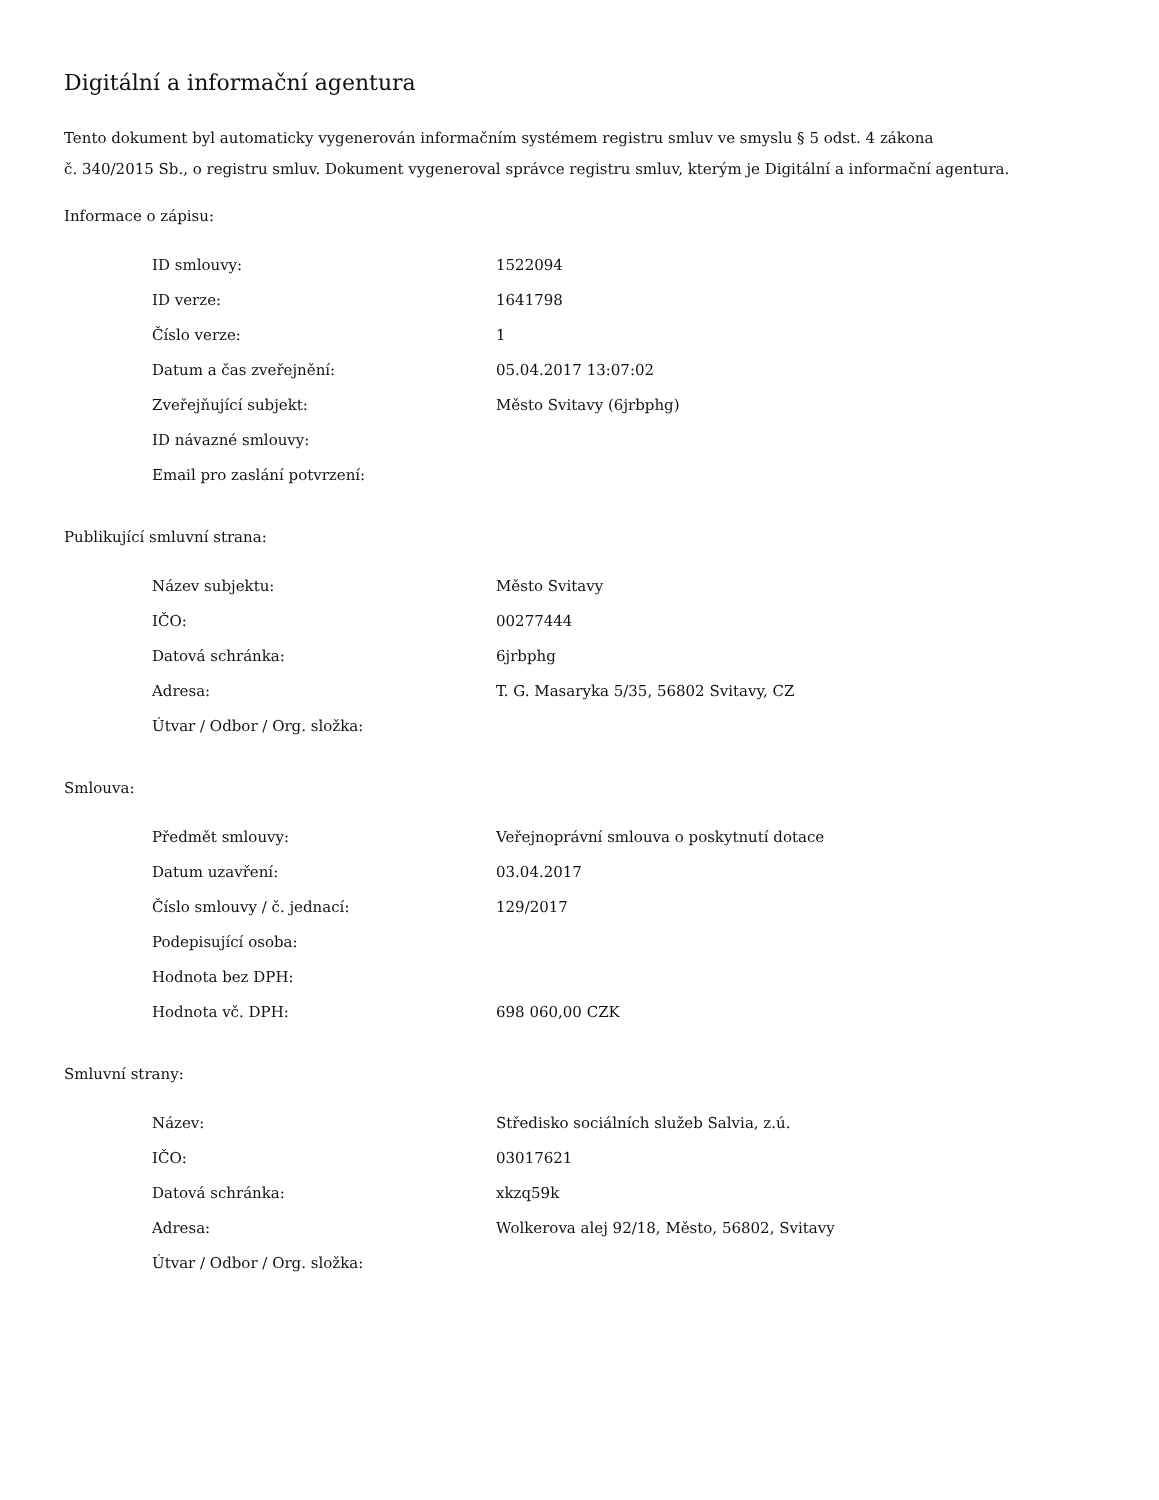Digitální a informační agentura
Tento dokument byl automaticky vygenerován informačním systémem registru smluv ve smyslu § 5 odst. 4 zákona
č. 340/2015 Sb., o registru smluv. Dokument vygeneroval správce registru smluv, kterým je Digitální a informační agentura.
Informace o zápisu:
| ID smlouvy: | 1522094 |
| ID verze: | 1641798 |
| Číslo verze: | 1 |
| Datum a čas zveřejnění: | 05.04.2017 13:07:02 |
| Zveřejňující subjekt: | Město Svitavy (6jrbphg) |
| ID návazné smlouvy: | |
| Email pro zaslání potvrzení: | |
Publikující smluvní strana:
| Název subjektu: | Město Svitavy |
| IČO: | 00277444 |
| Datová schránka: | 6jrbphg |
| Adresa: | T. G. Masaryka 5/35, 56802 Svitavy, CZ |
| Útvar / Odbor / Org. složka: | |
Smlouva:
| Předmět smlouvy: | Veřejnoprávní smlouva o poskytnutí dotace |
| Datum uzavření: | 03.04.2017 |
| Číslo smlouvy / č. jednací: | 129/2017 |
| Podepisující osoba: | |
| Hodnota bez DPH: | |
| Hodnota vč. DPH: | 698 060,00 CZK |
Smluvní strany:
| Název: | Středisko sociálních služeb Salvia, z.ú. |
| IČO: | 03017621 |
| Datová schránka: | xkzq59k |
| Adresa: | Wolkerova alej 92/18, Město, 56802, Svitavy |
| Útvar / Odbor / Org. složka: | |